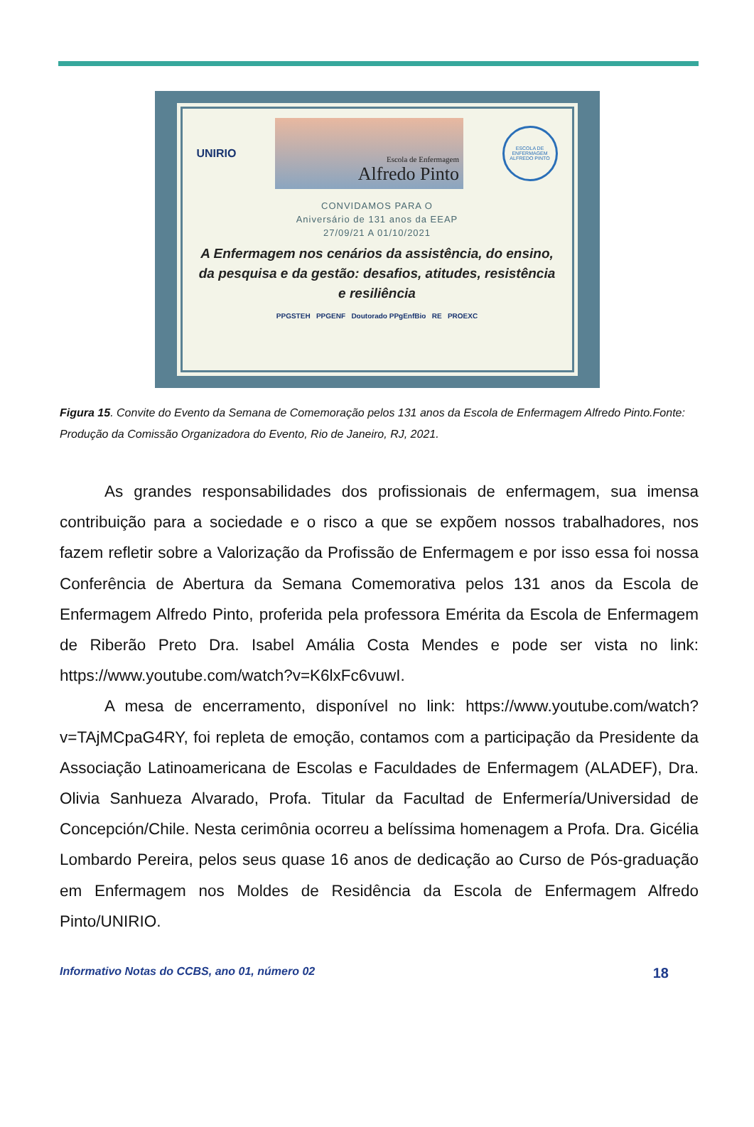UNIRIO
Escola de Enfermagem
Alfredo Pinto
ESCOLA DE ENFERMAGEM ALFREDO PINTO
CONVIDAMOS PARA O
Aniversário de 131 anos da EEAP
27/09/21 A 01/10/2021
A Enfermagem nos cenários da assistência, do ensino, da pesquisa e da gestão: desafios, atitudes, resistência e resiliência
PPGSTEH PPGENF Doutorado PPgEnfBio RE PROEXC
Figura 15. Convite do Evento da Semana de Comemoração pelos 131 anos da Escola de Enfermagem Alfredo Pinto.Fonte: Produção da Comissão Organizadora do Evento, Rio de Janeiro, RJ, 2021.
As grandes responsabilidades dos profissionais de enfermagem, sua imensa contribuição para a sociedade e o risco a que se expõem nossos trabalhadores, nos fazem refletir sobre a Valorização da Profissão de Enfermagem e por isso essa foi nossa Conferência de Abertura da Semana Comemorativa pelos 131 anos da Escola de Enfermagem Alfredo Pinto, proferida pela professora Emérita da Escola de Enfermagem de Riberão Preto Dra. Isabel Amália Costa Mendes e pode ser vista no link: https://www.youtube.com/watch?v=K6lxFc6vuwI.
A mesa de encerramento, disponível no link: https://www.youtube.com/watch?v=TAjMCpaG4RY, foi repleta de emoção, contamos com a participação da Presidente da Associação Latinoamericana de Escolas e Faculdades de Enfermagem (ALADEF), Dra. Olivia Sanhueza Alvarado, Profa. Titular da Facultad de Enfermería/Universidad de Concepción/Chile. Nesta cerimônia ocorreu a belíssima homenagem a Profa. Dra. Gicélia Lombardo Pereira, pelos seus quase 16 anos de dedicação ao Curso de Pós-graduação em Enfermagem nos Moldes de Residência da Escola de Enfermagem Alfredo Pinto/UNIRIO.
Informativo Notas do CCBS, ano 01, número 02 18